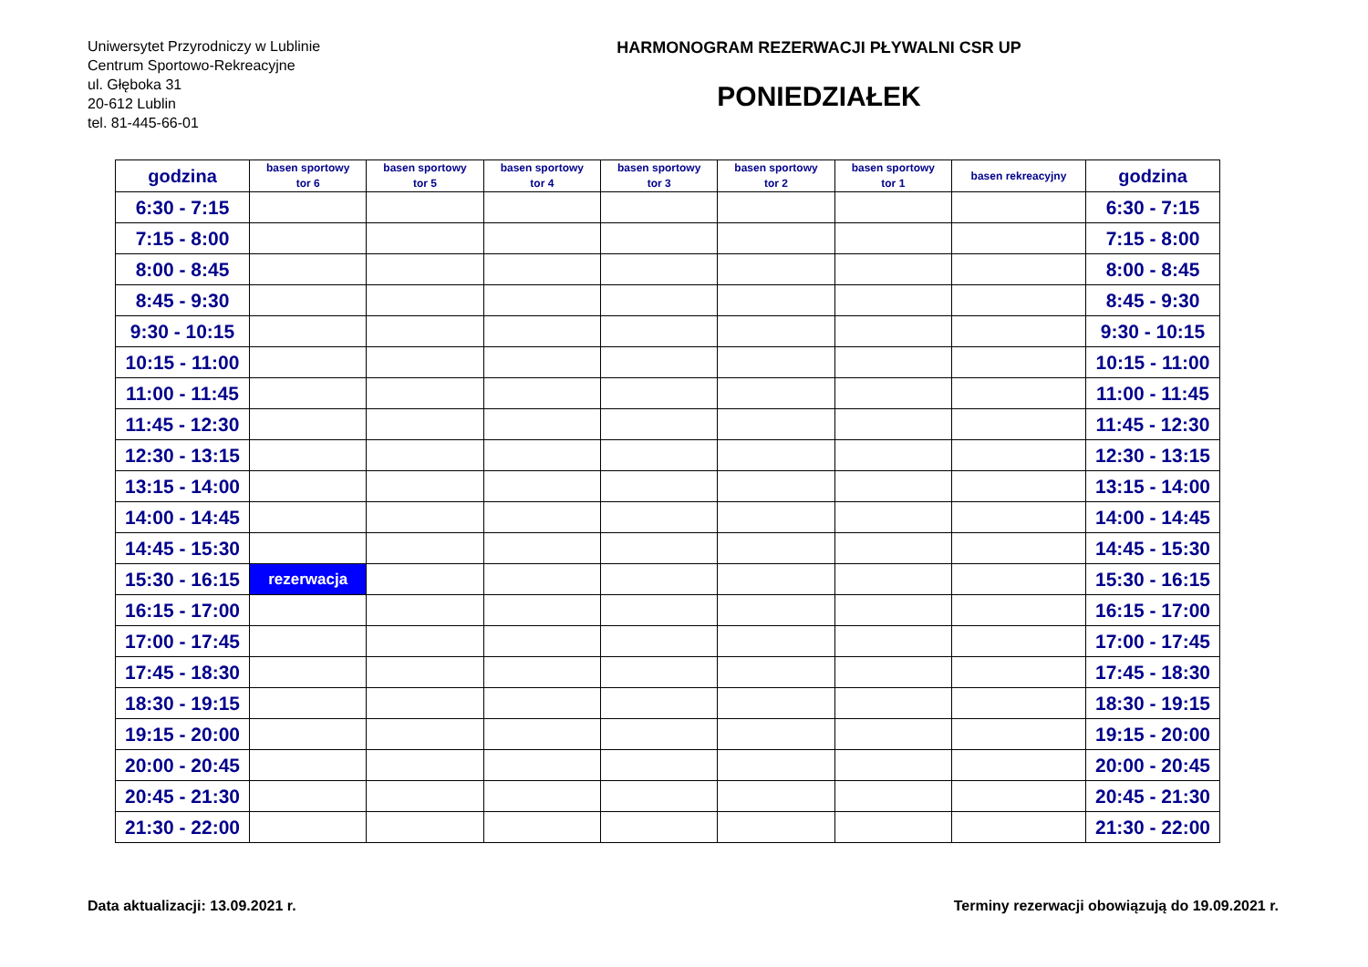Uniwersytet Przyrodniczy w Lublinie
Centrum Sportowo-Rekreacyjne
ul. Głęboka 31
20-612 Lublin
tel. 81-445-66-01
HARMONOGRAM REZERWACJI PŁYWALNI CSR UP
PONIEDZIAŁEK
| godzina | basen sportowy tor 6 | basen sportowy tor 5 | basen sportowy tor 4 | basen sportowy tor 3 | basen sportowy tor 2 | basen sportowy tor 1 | basen rekreacyjny | godzina |
| --- | --- | --- | --- | --- | --- | --- | --- | --- |
| 6:30 - 7:15 | | | | | | | | 6:30 - 7:15 |
| 7:15 - 8:00 | | | | | | | | 7:15 - 8:00 |
| 8:00 - 8:45 | | | | | | | | 8:00 - 8:45 |
| 8:45 - 9:30 | | | | | | | | 8:45 - 9:30 |
| 9:30 - 10:15 | | | | | | | | 9:30 - 10:15 |
| 10:15 - 11:00 | | | | | | | | 10:15 - 11:00 |
| 11:00 - 11:45 | | | | | | | | 11:00 - 11:45 |
| 11:45 - 12:30 | | | | | | | | 11:45 - 12:30 |
| 12:30 - 13:15 | | | | | | | | 12:30 - 13:15 |
| 13:15 - 14:00 | | | | | | | | 13:15 - 14:00 |
| 14:00 - 14:45 | | | | | | | | 14:00 - 14:45 |
| 14:45 - 15:30 | | | | | | | | 14:45 - 15:30 |
| 15:30 - 16:15 | rezerwacja | | | | | | | 15:30 - 16:15 |
| 16:15 - 17:00 | | | | | | | | 16:15 - 17:00 |
| 17:00 - 17:45 | | | | | | | | 17:00 - 17:45 |
| 17:45 - 18:30 | | | | | | | | 17:45 - 18:30 |
| 18:30 - 19:15 | | | | | | | | 18:30 - 19:15 |
| 19:15 - 20:00 | | | | | | | | 19:15 - 20:00 |
| 20:00 - 20:45 | | | | | | | | 20:00 - 20:45 |
| 20:45 - 21:30 | | | | | | | | 20:45 - 21:30 |
| 21:30 - 22:00 | | | | | | | | 21:30 - 22:00 |
Data aktualizacji: 13.09.2021 r. Terminy rezerwacji obowiązują do 19.09.2021 r.